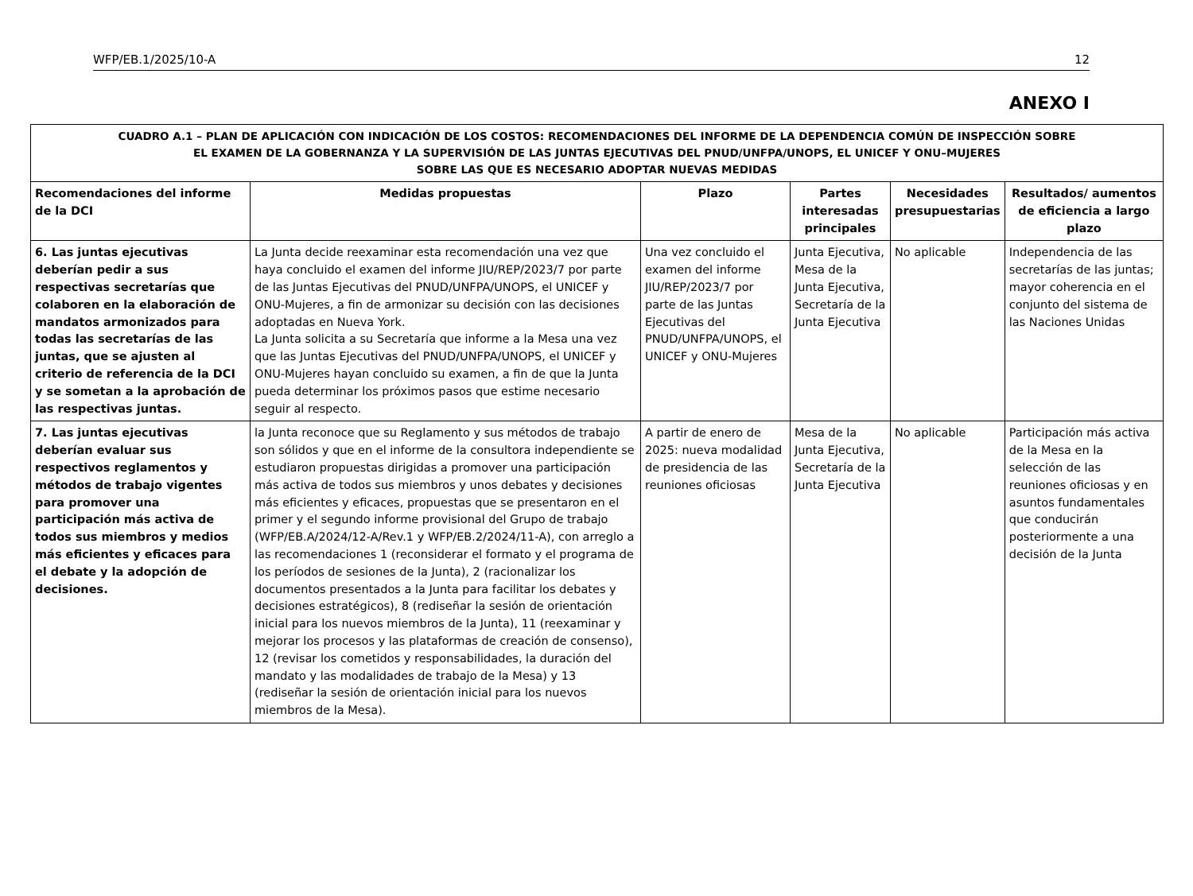WFP/EB.1/2025/10-A 12
ANEXO I
| CUADRO A.1 – PLAN DE APLICACIÓN CON INDICACIÓN DE LOS COSTOS: RECOMENDACIONES DEL INFORME DE LA DEPENDENCIA COMÚN DE INSPECCIÓN SOBRE EL EXAMEN DE LA GOBERNANZA Y LA SUPERVISIÓN DE LAS JUNTAS EJECUTIVAS DEL PNUD/UNFPA/UNOPS, EL UNICEF Y ONU–MUJERES SOBRE LAS QUE ES NECESARIO ADOPTAR NUEVAS MEDIDAS | | | | | |
| --- | --- | --- | --- | --- | --- |
| Recomendaciones del informe de la DCI | Medidas propuestas | Plazo | Partes interesadas principales | Necesidades presupuestarias | Resultados/ aumentos de eficiencia a largo plazo |
| 6. Las juntas ejecutivas deberían pedir a sus respectivas secretarías que colaboren en la elaboración de mandatos armonizados para todas las secretarías de las juntas, que se ajusten al criterio de referencia de la DCI y se sometan a la aprobación de las respectivas juntas. | La Junta decide reexaminar esta recomendación una vez que haya concluido el examen del informe JIU/REP/2023/7 por parte de las Juntas Ejecutivas del PNUD/UNFPA/UNOPS, el UNICEF y ONU-Mujeres, a fin de armonizar su decisión con las decisiones adoptadas en Nueva York. La Junta solicita a su Secretaría que informe a la Mesa una vez que las Juntas Ejecutivas del PNUD/UNFPA/UNOPS, el UNICEF y ONU-Mujeres hayan concluido su examen, a fin de que la Junta pueda determinar los próximos pasos que estime necesario seguir al respecto. | Una vez concluido el examen del informe JIU/REP/2023/7 por parte de las Juntas Ejecutivas del PNUD/UNFPA/UNOPS, el UNICEF y ONU-Mujeres | Junta Ejecutiva, Mesa de la Junta Ejecutiva, Secretaría de la Junta Ejecutiva | No aplicable | Independencia de las secretarías de las juntas; mayor coherencia en el conjunto del sistema de las Naciones Unidas |
| 7. Las juntas ejecutivas deberían evaluar sus respectivos reglamentos y métodos de trabajo vigentes para promover una participación más activa de todos sus miembros y medios más eficientes y eficaces para el debate y la adopción de decisiones. | la Junta reconoce que su Reglamento y sus métodos de trabajo son sólidos y que en el informe de la consultora independiente se estudiaron propuestas dirigidas a promover una participación más activa de todos sus miembros y unos debates y decisiones más eficientes y eficaces, propuestas que se presentaron en el primer y el segundo informe provisional del Grupo de trabajo (WFP/EB.A/2024/12-A/Rev.1 y WFP/EB.2/2024/11-A), con arreglo a las recomendaciones 1 (reconsiderar el formato y el programa de los períodos de sesiones de la Junta), 2 (racionalizar los documentos presentados a la Junta para facilitar los debates y decisiones estratégicos), 8 (rediseñar la sesión de orientación inicial para los nuevos miembros de la Junta), 11 (reexaminar y mejorar los procesos y las plataformas de creación de consenso), 12 (revisar los cometidos y responsabilidades, la duración del mandato y las modalidades de trabajo de la Mesa) y 13 (rediseñar la sesión de orientación inicial para los nuevos miembros de la Mesa). | A partir de enero de 2025: nueva modalidad de presidencia de las reuniones oficiosas | Mesa de la Junta Ejecutiva, Secretaría de la Junta Ejecutiva | No aplicable | Participación más activa de la Mesa en la selección de las reuniones oficiosas y en asuntos fundamentales que conducirán posteriormente a una decisión de la Junta |